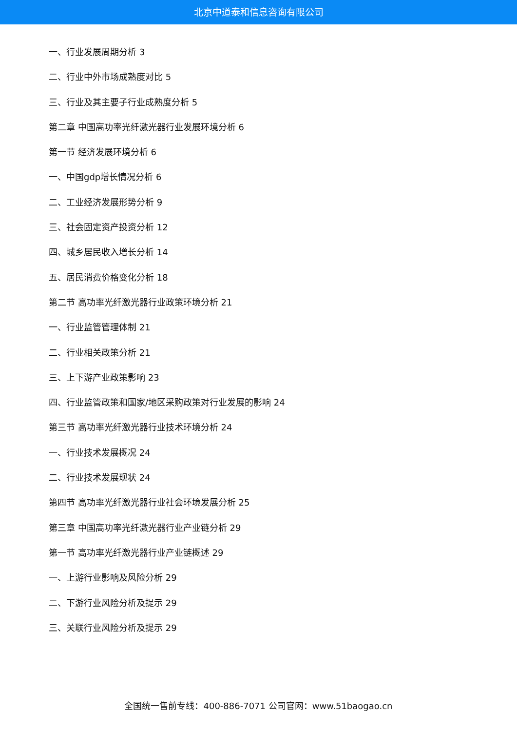北京中道泰和信息咨询有限公司
一、行业发展周期分析 3
二、行业中外市场成熟度对比 5
三、行业及其主要子行业成熟度分析 5
第二章 中国高功率光纤激光器行业发展环境分析 6
第一节 经济发展环境分析 6
一、中国gdp增长情况分析 6
二、工业经济发展形势分析 9
三、社会固定资产投资分析 12
四、城乡居民收入增长分析 14
五、居民消费价格变化分析 18
第二节 高功率光纤激光器行业政策环境分析 21
一、行业监管管理体制 21
二、行业相关政策分析 21
三、上下游产业政策影响 23
四、行业监管政策和国家/地区采购政策对行业发展的影响 24
第三节 高功率光纤激光器行业技术环境分析 24
一、行业技术发展概况 24
二、行业技术发展现状 24
第四节 高功率光纤激光器行业社会环境发展分析 25
第三章 中国高功率光纤激光器行业产业链分析 29
第一节 高功率光纤激光器行业产业链概述 29
一、上游行业影响及风险分析 29
二、下游行业风险分析及提示 29
三、关联行业风险分析及提示 29
全国统一售前专线：400-886-7071 公司官网：www.51baogao.cn